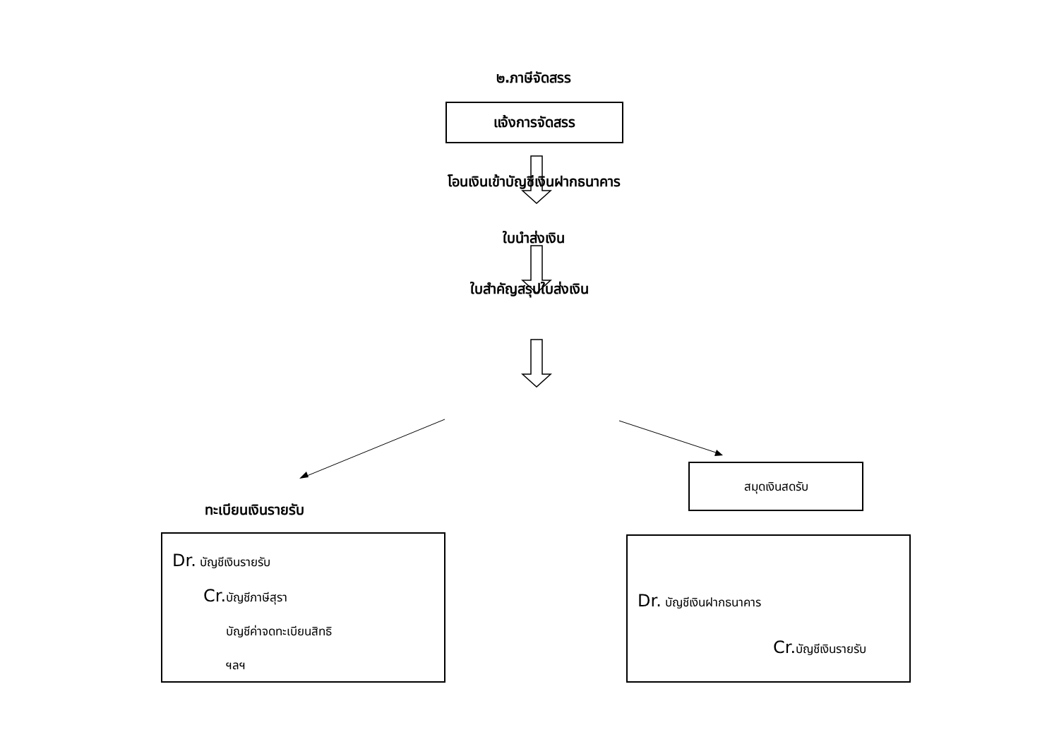๒.ภาษีจัดสรร
แจ้งการจัดสรร
โอนเงินเข้าบัญชีเงินฝากธนาคาร
ใบนำส่งเงิน
ใบสำคัญสรุปใบส่งเงิน
สมุดเงินสดรับ
ทะเบียนเงินรายรับ
Dr. บัญชีเงินรายรับ
Cr. บัญชีภาษีสุรา
บัญชีค่าจดทะเบียนสิทธิ
ฯลฯ
Dr. บัญชีเงินฝากธนาคาร
Cr. บัญชีเงินรายรับ